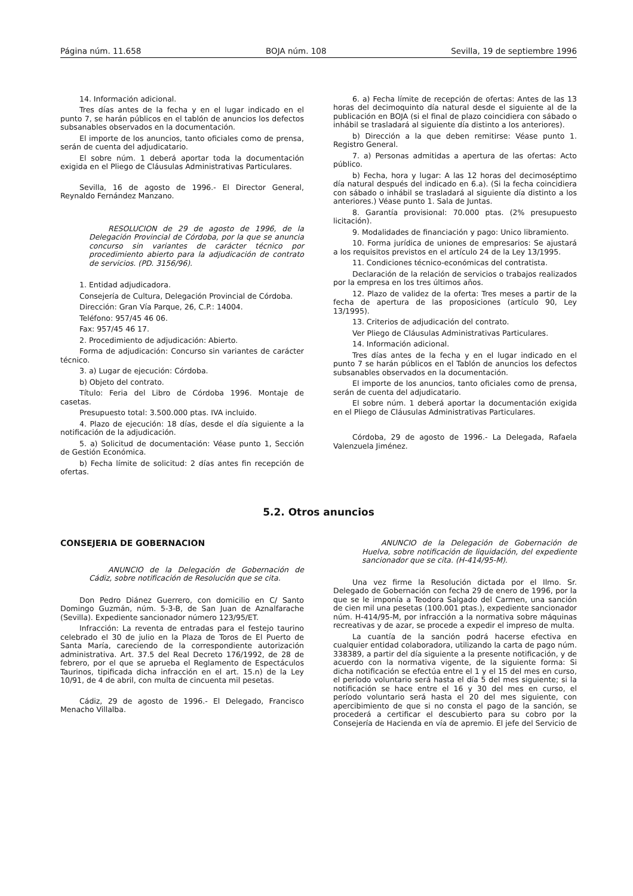Página núm. 11.658 BOJA núm. 108 Sevilla, 19 de septiembre 1996
14. Información adicional.
Tres días antes de la fecha y en el lugar indicado en el punto 7, se harán públicos en el tablón de anuncios los defectos subsanables observados en la documentación.
El importe de los anuncios, tanto oficiales como de prensa, serán de cuenta del adjudicatario.
El sobre núm. 1 deberá aportar toda la documentación exigida en el Pliego de Cláusulas Administrativas Particulares.
Sevilla, 16 de agosto de 1996.- El Director General, Reynaldo Fernández Manzano.
RESOLUCION de 29 de agosto de 1996, de la Delegación Provincial de Córdoba, por la que se anuncia concurso sin variantes de carácter técnico por procedimiento abierto para la adjudicación de contrato de servicios. (PD. 3156/96).
1. Entidad adjudicadora.
Consejería de Cultura, Delegación Provincial de Córdoba.
Dirección: Gran Vía Parque, 26, C.P.: 14004.
Teléfono: 957/45 46 06.
Fax: 957/45 46 17.
2. Procedimiento de adjudicación: Abierto.
Forma de adjudicación: Concurso sin variantes de carácter técnico.
3. a) Lugar de ejecución: Córdoba.
b) Objeto del contrato.
Título: Feria del Libro de Córdoba 1996. Montaje de casetas.
Presupuesto total: 3.500.000 ptas. IVA incluido.
4. Plazo de ejecución: 18 días, desde el día siguiente a la notificación de la adjudicación.
5. a) Solicitud de documentación: Véase punto 1, Sección de Gestión Económica.
b) Fecha límite de solicitud: 2 días antes fin recepción de ofertas.
6. a) Fecha límite de recepción de ofertas: Antes de las 13 horas del decimoquinto día natural desde el siguiente al de la publicación en BOJA (si el final de plazo coincidiera con sábado o inhábil se trasladará al siguiente día distinto a los anteriores).
b) Dirección a la que deben remitirse: Véase punto 1. Registro General.
7. a) Personas admitidas a apertura de las ofertas: Acto público.
b) Fecha, hora y lugar: A las 12 horas del decimoséptimo día natural después del indicado en 6.a). (Si la fecha coincidiera con sábado o inhábil se trasladará al siguiente día distinto a los anteriores.) Véase punto 1. Sala de Juntas.
8. Garantía provisional: 70.000 ptas. (2% presupuesto licitación).
9. Modalidades de financiación y pago: Unico libramiento.
10. Forma jurídica de uniones de empresarios: Se ajustará a los requisitos previstos en el artículo 24 de la Ley 13/1995.
11. Condiciones técnico-económicas del contratista.
Declaración de la relación de servicios o trabajos realizados por la empresa en los tres últimos años.
12. Plazo de validez de la oferta: Tres meses a partir de la fecha de apertura de las proposiciones (artículo 90, Ley 13/1995).
13. Criterios de adjudicación del contrato.
Ver Pliego de Cláusulas Administrativas Particulares.
14. Información adicional.
Tres días antes de la fecha y en el lugar indicado en el punto 7 se harán públicos en el Tablón de anuncios los defectos subsanables observados en la documentación.
El importe de los anuncios, tanto oficiales como de prensa, serán de cuenta del adjudicatario.
El sobre núm. 1 deberá aportar la documentación exigida en el Pliego de Cláusulas Administrativas Particulares.
Córdoba, 29 de agosto de 1996.- La Delegada, Rafaela Valenzuela Jiménez.
5.2. Otros anuncios
CONSEJERIA DE GOBERNACION
ANUNCIO de la Delegación de Gobernación de Cádiz, sobre notificación de Resolución que se cita.
Don Pedro Diánez Guerrero, con domicilio en C/ Santo Domingo Guzmán, núm. 5-3-B, de San Juan de Aznalfarache (Sevilla). Expediente sancionador número 123/95/ET.
Infracción: La reventa de entradas para el festejo taurino celebrado el 30 de julio en la Plaza de Toros de El Puerto de Santa María, careciendo de la correspondiente autorización administrativa. Art. 37.5 del Real Decreto 176/1992, de 28 de febrero, por el que se aprueba el Reglamento de Espectáculos Taurinos, tipificada dicha infracción en el art. 15.n) de la Ley 10/91, de 4 de abril, con multa de cincuenta mil pesetas.
Cádiz, 29 de agosto de 1996.- El Delegado, Francisco Menacho Villalba.
ANUNCIO de la Delegación de Gobernación de Huelva, sobre notificación de liquidación, del expediente sancionador que se cita. (H-414/95-M).
Una vez firme la Resolución dictada por el Ilmo. Sr. Delegado de Gobernación con fecha 29 de enero de 1996, por la que se le imponía a Teodora Salgado del Carmen, una sanción de cien mil una pesetas (100.001 ptas.), expediente sancionador núm. H-414/95-M, por infracción a la normativa sobre máquinas recreativas y de azar, se procede a expedir el impreso de multa.
La cuantía de la sanción podrá hacerse efectiva en cualquier entidad colaboradora, utilizando la carta de pago núm. 338389, a partir del día siguiente a la presente notificación, y de acuerdo con la normativa vigente, de la siguiente forma: Si dicha notificación se efectúa entre el 1 y el 15 del mes en curso, el período voluntario será hasta el día 5 del mes siguiente; si la notificación se hace entre el 16 y 30 del mes en curso, el período voluntario será hasta el 20 del mes siguiente, con apercibimiento de que si no consta el pago de la sanción, se procederá a certificar el descubierto para su cobro por la Consejería de Hacienda en vía de apremio. El jefe del Servicio de